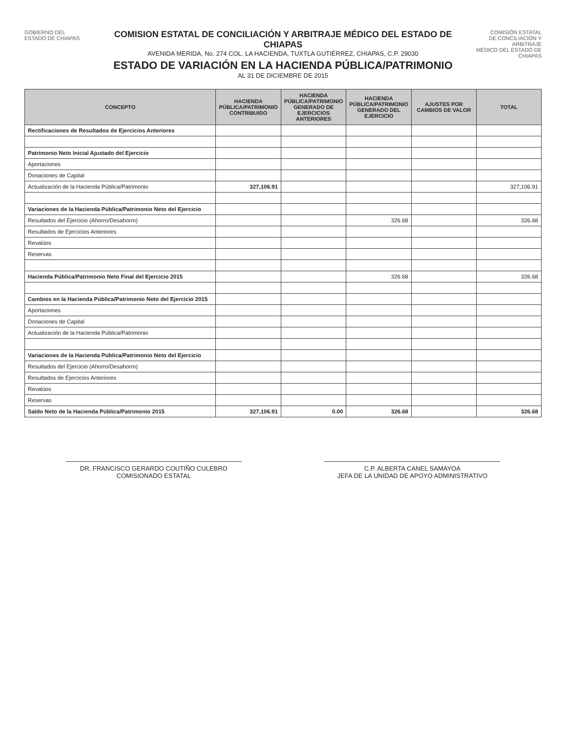GOBIERNO DEL
ESTADO DE CHIAPAS
COMISION ESTATAL DE CONCILIACIÓN Y ARBITRAJE MÉDICO DEL ESTADO DE CHIAPAS
AVENIDA MERIDA, No. 274 COL. LA HACIENDA, TUXTLA GUTIÉRREZ, CHIAPAS, C.P. 29030
ESTADO DE VARIACIÓN EN LA HACIENDA PÚBLICA/PATRIMONIO
AL 31 DE DICIEMBRE DE 2015
COMISIÓN ESTATAL
DE CONCILIACIÓN Y ARBITRAJE
MÉDICO DEL ESTADO DE CHIAPAS
| CONCEPTO | HACIENDA PÚBLICA/PATRIMONIO CONTRIBUIDO | HACIENDA PÚBLICA/PATRIMONIO GENERADO DE EJERCICIOS ANTERIORES | HACIENDA PÚBLICA/PATRIMONIO GENERADO DEL EJERCICIO | AJUSTES POR CAMBIOS DE VALOR | TOTAL |
| --- | --- | --- | --- | --- | --- |
| Rectificaciones de Resultados de Ejercicios Anteriores | | | | | |
| Patrimonio Neto Inicial Ajustado del Ejercicio | | | | | |
| Aportaciones | | | | | |
| Donaciones de Capital | | | | | |
| Actualización de la Hacienda Pública/Patrimonio | 327,106.91 | | | | 327,106.91 |
| Variaciones de la Hacienda Pública/Patrimonio Neto del Ejercicio | | | | | |
| Resultados del Ejercicio (Ahorro/Desahorro) | | | 326.68 | | 326.68 |
| Resultados de Ejercicios Anteriores | | | | | |
| Revalúos | | | | | |
| Reservas | | | | | |
| Hacienda Pública/Patrimonio Neto Final del Ejercicio 2015 | | | 326.68 | | 326.68 |
| Cambios en la Hacienda Pública/Patrimonio Neto del Ejercicio 2015 | | | | | |
| Aportaciones | | | | | |
| Donaciones de Capital | | | | | |
| Actualización de la Hacienda Pública/Patrimonio | | | | | |
| Variaciones de la Hacienda Pública/Patrimonio Neto del Ejercicio | | | | | |
| Resultados del Ejercicio (Ahorro/Desahorro) | | | | | |
| Resultados de Ejercicios Anteriores | | | | | |
| Revalúos | | | | | |
| Reservas | | | | | |
| Saldo Neto de la Hacienda Pública/Patrimonio 2015 | 327,106.91 | 0.00 | 326.68 | | 326.68 |
DR. FRANCISCO GERARDO COUTIÑO CULEBRO
COMISIONADO ESTATAL
C.P. ALBERTA CANEL SAMAYOA
JEFA DE LA UNIDAD DE APOYO ADMINISTRATIVO